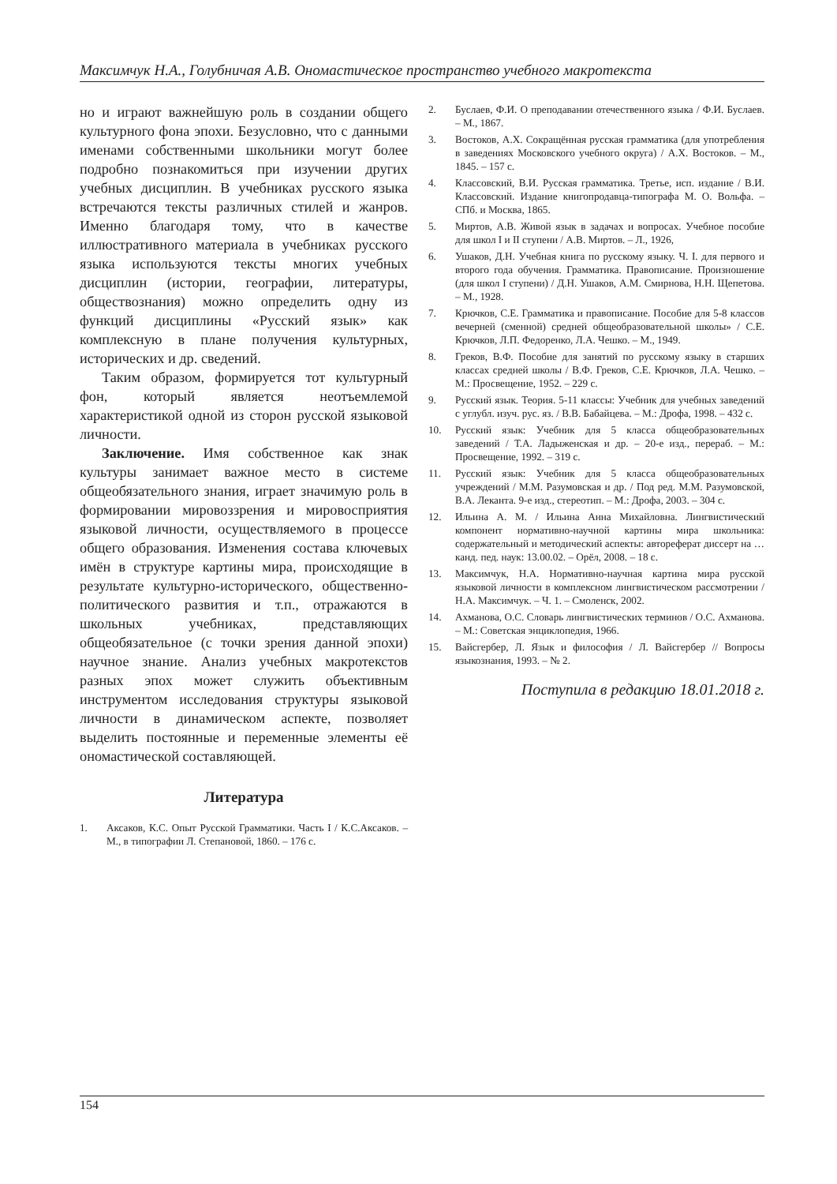Максимчук Н.А., Голубничая А.В. Ономастическое пространство учебного макротекста
но и играют важнейшую роль в создании общего культурного фона эпохи. Безусловно, что с данными именами собственными школьники могут более подробно познакомиться при изучении других учебных дисциплин. В учебниках русского языка встречаются тексты различных стилей и жанров. Именно благодаря тому, что в качестве иллюстративного материала в учебниках русского языка используются тексты многих учебных дисциплин (истории, географии, литературы, обществознания) можно определить одну из функций дисциплины «Русский язык» как комплексную в плане получения культурных, исторических и др. сведений.
Таким образом, формируется тот культурный фон, который является неотъемлемой характеристикой одной из сторон русской языковой личности.
Заключение. Имя собственное как знак культуры занимает важное место в системе общеобязательного знания, играет значимую роль в формировании мировоззрения и мировосприятия языковой личности, осуществляемого в процессе общего образования. Изменения состава ключевых имён в структуре картины мира, происходящие в результате культурно-исторического, общественно-политического развития и т.п., отражаются в школьных учебниках, представляющих общеобязательное (с точки зрения данной эпохи) научное знание. Анализ учебных макротекстов разных эпох может служить объективным инструментом исследования структуры языковой личности в динамическом аспекте, позволяет выделить постоянные и переменные элементы её ономастической составляющей.
Литература
1. Аксаков, К.С. Опыт Русской Грамматики. Часть I / К.С.Аксаков. – М., в типографии Л. Степановой, 1860. – 176 с.
2. Буслаев, Ф.И. О преподавании отечественного языка / Ф.И. Буслаев. – М., 1867.
3. Востоков, А.Х. Сокращённая русская грамматика (для употребления в заведениях Московского учебного округа) / А.Х. Востоков. – М., 1845. – 157 с.
4. Классовский, В.И. Русская грамматика. Третье, исп. издание / В.И. Классовский. Издание книгопродавца-типографа М. О. Вольфа. – СПб. и Москва, 1865.
5. Миртов, А.В. Живой язык в задачах и вопросах. Учебное пособие для школ I и II ступени / А.В. Миртов. – Л., 1926,
6. Ушаков, Д.Н. Учебная книга по русскому языку. Ч. I. для первого и второго года обучения. Грамматика. Правописание. Произношение (для школ I ступени) / Д.Н. Ушаков, А.М. Смирнова, Н.Н. Щепетова. – М., 1928.
7. Крючков, С.Е. Грамматика и правописание. Пособие для 5-8 классов вечерней (сменной) средней общеобразовательной школы» / С.Е. Крючков, Л.П. Федоренко, Л.А. Чешко. – М., 1949.
8. Греков, В.Ф. Пособие для занятий по русскому языку в старших классах средней школы / В.Ф. Греков, С.Е. Крючков, Л.А. Чешко. – М.: Просвещение, 1952. – 229 с.
9. Русский язык. Теория. 5-11 классы: Учебник для учебных заведений с углубл. изуч. рус. яз. / В.В. Бабайцева. – М.: Дрофа, 1998. – 432 с.
10. Русский язык: Учебник для 5 класса общеобразовательных заведений / Т.А. Ладыженская и др. – 20-е изд., перераб. – М.: Просвещение, 1992. – 319 с.
11. Русский язык: Учебник для 5 класса общеобразовательных учреждений / М.М. Разумовская и др. / Под ред. М.М. Разумовской, В.А. Леканта. 9-е изд., стереотип. – М.: Дрофа, 2003. – 304 с.
12. Ильина А. М. / Ильина Анна Михайловна. Лингвистический компонент нормативно-научной картины мира школьника: содержательный и методический аспекты: автореферат диссерт на … канд. пед. наук: 13.00.02. – Орёл, 2008. – 18 с.
13. Максимчук, Н.А. Нормативно-научная картина мира русской языковой личности в комплексном лингвистическом рассмотрении / Н.А. Максимчук. – Ч. 1. – Смоленск, 2002.
14. Ахманова, О.С. Словарь лингвистических терминов / О.С. Ахманова. – М.: Советская энциклопедия, 1966.
15. Вайсгербер, Л. Язык и философия / Л. Вайсгербер // Вопросы языкознания, 1993. – № 2.
Поступила в редакцию 18.01.2018 г.
154